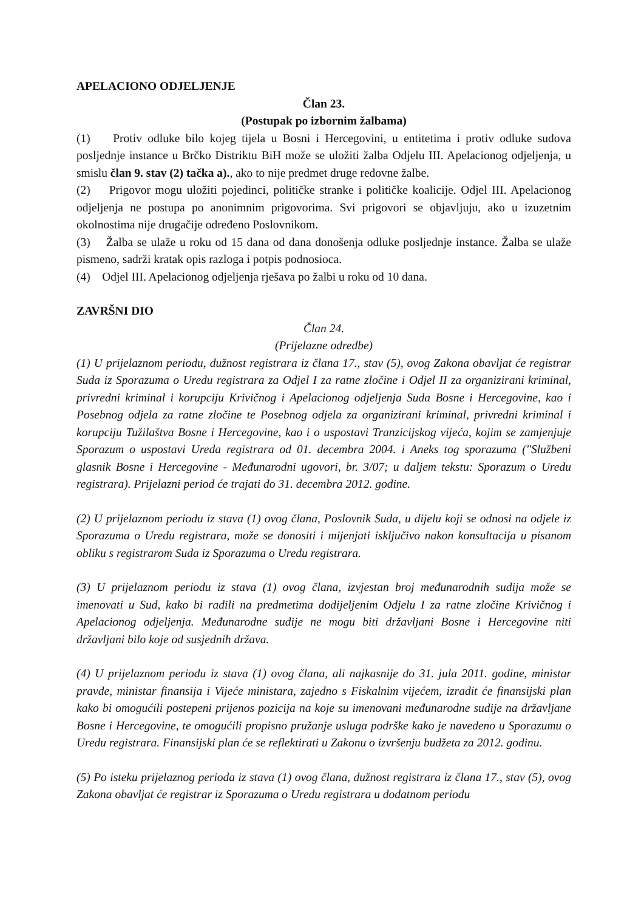APELACIONO ODJELJENJE
Član 23.
(Postupak po izbornim žalbama)
(1) Protiv odluke bilo kojeg tijela u Bosni i Hercegovini, u entitetima i protiv odluke sudova posljednje instance u Brčko Distriktu BiH može se uložiti žalba Odjelu III. Apelacionog odjeljenja, u smislu član 9. stav (2) tačka a)., ako to nije predmet druge redovne žalbe.
(2) Prigovor mogu uložiti pojedinci, političke stranke i političke koalicije. Odjel III. Apelacionog odjeljenja ne postupa po anonimnim prigovorima. Svi prigovori se objavljuju, ako u izuzetnim okolnostima nije drugačije određeno Poslovnikom.
(3) Žalba se ulaže u roku od 15 dana od dana donošenja odluke posljednje instance. Žalba se ulaže pismeno, sadrži kratak opis razloga i potpis podnosioca.
(4) Odjel III. Apelacionog odjeljenja rješava po žalbi u roku od 10 dana.
ZAVRŠNI DIO
Član 24.
(Prijelazne odredbe)
(1) U prijelaznom periodu, dužnost registrara iz člana 17., stav (5), ovog Zakona obavljat će registrar Suda iz Sporazuma o Uredu registrara za Odjel I za ratne zločine i Odjel II za organizirani kriminal, privredni kriminal i korupciju Krivičnog i Apelacionog odjeljenja Suda Bosne i Hercegovine, kao i Posebnog odjela za ratne zločine te Posebnog odjela za organizirani kriminal, privredni kriminal i korupciju Tužilaštva Bosne i Hercegovine, kao i o uspostavi Tranzicijskog vijeća, kojim se zamjenjuje Sporazum o uspostavi Ureda registrara od 01. decembra 2004. i Aneks tog sporazuma ("Službeni glasnik Bosne i Hercegovine - Međunarodni ugovori, br. 3/07; u daljem tekstu: Sporazum o Uredu registrara). Prijelazni period će trajati do 31. decembra 2012. godine.
(2) U prijelaznom periodu iz stava (1) ovog člana, Poslovnik Suda, u dijelu koji se odnosi na odjele iz Sporazuma o Uredu registrara, može se donositi i mijenjati isključivo nakon konsultacija u pisanom obliku s registrarom Suda iz Sporazuma o Uredu registrara.
(3) U prijelaznom periodu iz stava (1) ovog člana, izvjestan broj međunarodnih sudija može se imenovati u Sud, kako bi radili na predmetima dodijeljenim Odjelu I za ratne zločine Krivičnog i Apelacionog odjeljenja. Međunarodne sudije ne mogu biti državljani Bosne i Hercegovine niti državljani bilo koje od susjednih država.
(4) U prijelaznom periodu iz stava (1) ovog člana, ali najkasnije do 31. jula 2011. godine, ministar pravde, ministar finansija i Vijeće ministara, zajedno s Fiskalnim vijećem, izradit će finansijski plan kako bi omogućili postepeni prijenos pozicija na koje su imenovani međunarodne sudije na državljane Bosne i Hercegovine, te omogućili propisno pružanje usluga podrške kako je navedeno u Sporazumu o Uredu registrara. Finansijski plan će se reflektirati u Zakonu o izvršenju budžeta za 2012. godinu.
(5) Po isteku prijelaznog perioda iz stava (1) ovog člana, dužnost registrara iz člana 17., stav (5), ovog Zakona obavljat će registrar iz Sporazuma o Uredu registrara u dodatnom periodu